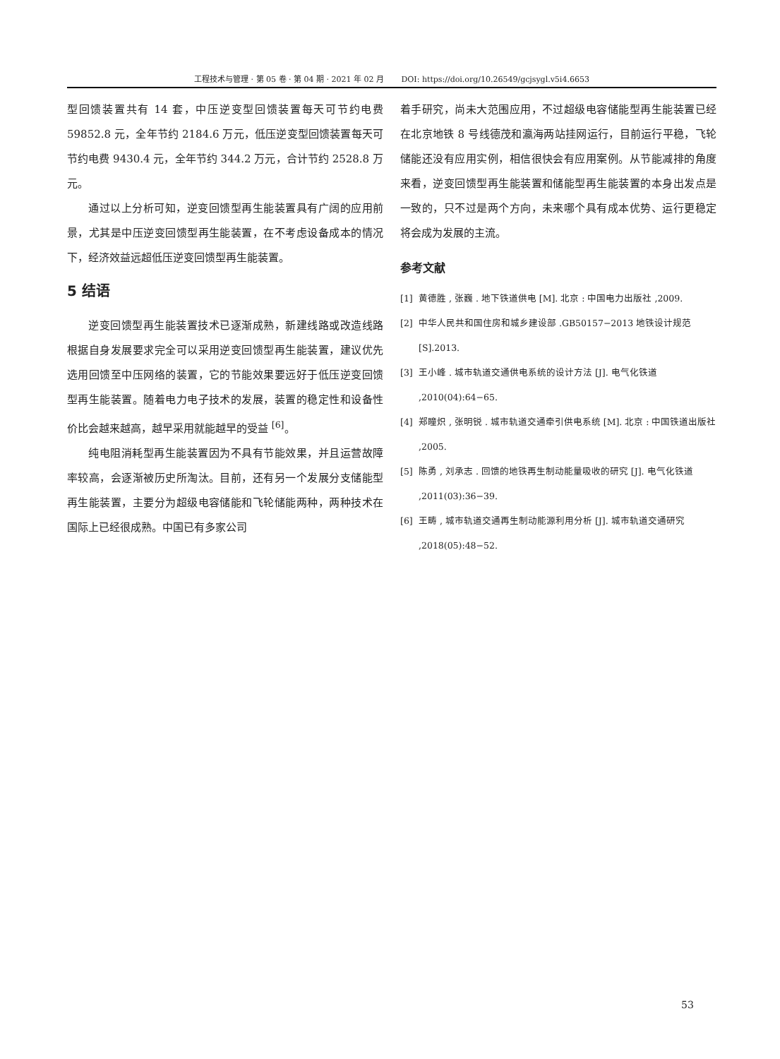工程技术与管理 · 第 05 卷 · 第 04 期 · 2021 年 02 月 DOI: https://doi.org/10.26549/gcjsygl.v5i4.6653
型回馈装置共有 14 套，中压逆变型回馈装置每天可节约电费 59852.8 元，全年节约 2184.6 万元，低压逆变型回馈装置每天可节约电费 9430.4 元，全年节约 344.2 万元，合计节约 2528.8 万元。
通过以上分析可知，逆变回馈型再生能装置具有广阔的应用前景，尤其是中压逆变回馈型再生能装置，在不考虑设备成本的情况下，经济效益远超低压逆变回馈型再生能装置。
5 结语
逆变回馈型再生能装置技术已逐渐成熟，新建线路或改造线路根据自身发展要求完全可以采用逆变回馈型再生能装置，建议优先选用回馈至中压网络的装置，它的节能效果要远好于低压逆变回馈型再生能装置。随着电力电子技术的发展，装置的稳定性和设备性价比会越来越高，越早采用就能越早的受益 <sup>[6]</sup>。
纯电阻消耗型再生能装置因为不具有节能效果，并且运营故障率较高，会逐渐被历史所淘汰。目前，还有另一个发展分支储能型再生能装置，主要分为超级电容储能和飞轮储能两种，两种技术在国际上已经很成熟。中国已有多家公司
着手研究，尚未大范围应用，不过超级电容储能型再生能装置已经在北京地铁 8 号线德茂和瀛海两站挂网运行，目前运行平稳，飞轮储能还没有应用实例，相信很快会有应用案例。从节能减排的角度来看，逆变回馈型再生能装置和储能型再生能装置的本身出发点是一致的，只不过是两个方向，未来哪个具有成本优势、运行更稳定将会成为发展的主流。
参考文献
[1] 黄德胜 , 张巍 . 地下铁道供电 [M]. 北京 : 中国电力出版社 ,2009.
[2] 中华人民共和国住房和城乡建设部 .GB50157−2013 地铁设计规范 [S].2013.
[3] 王小峰 . 城市轨道交通供电系统的设计方法 [J]. 电气化铁道 ,2010(04):64−65.
[4] 郑瞳炽 , 张明锐 . 城市轨道交通牵引供电系统 [M]. 北京 : 中国铁道出版社 ,2005.
[5] 陈勇 , 刘承志 . 回馈的地铁再生制动能量吸收的研究 [J]. 电气化铁道 ,2011(03):36−39.
[6] 王畴 , 城市轨道交通再生制动能源利用分析 [J]. 城市轨道交通研究 ,2018(05):48−52.
53